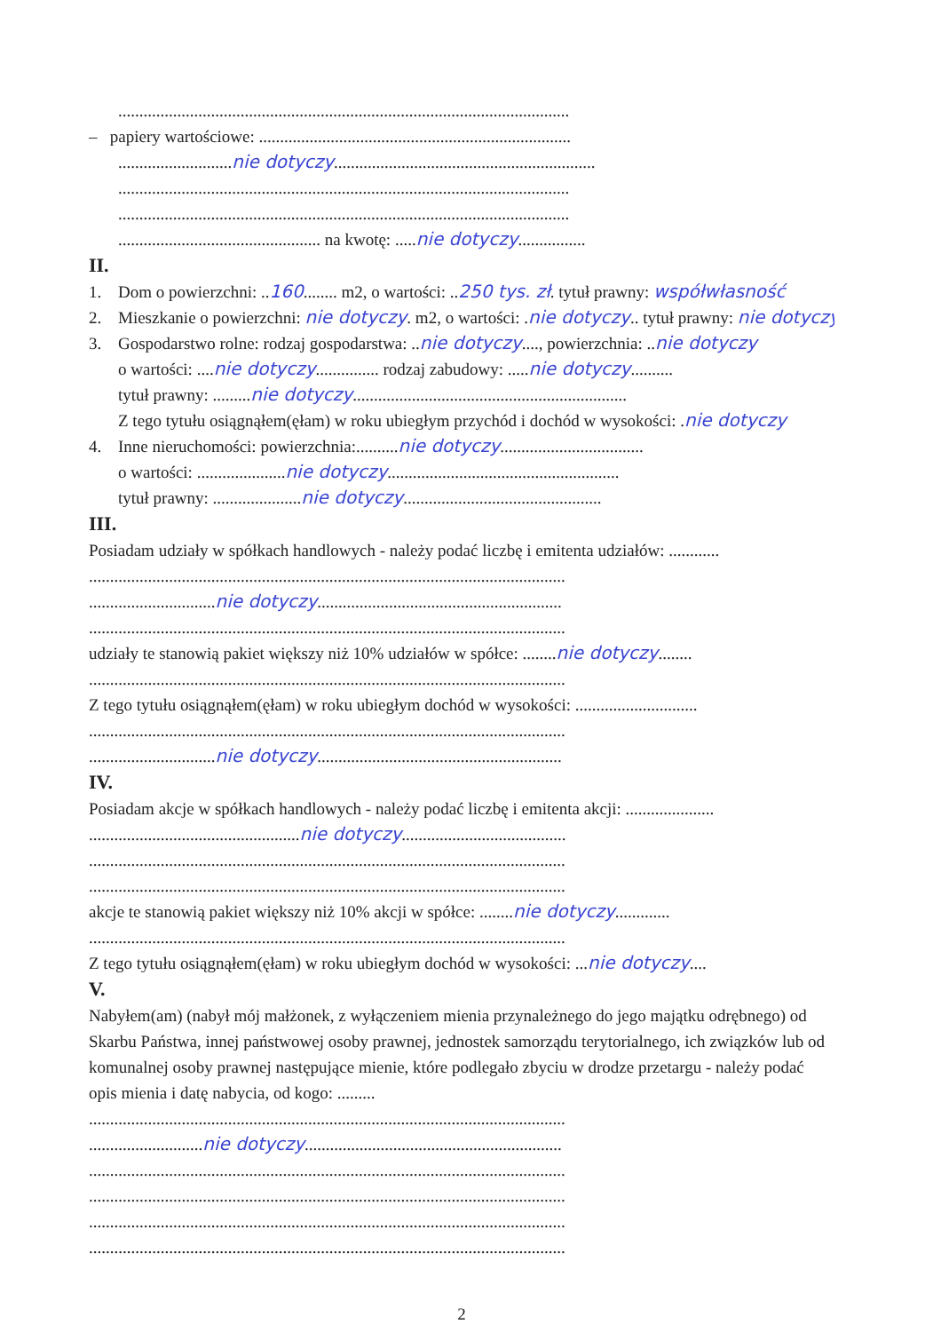...........................................................................................................
– papiery wartościowe: ..........................................................................
...........................nie dotyczy..............................................................
...........................................................................................................
...........................................................................................................
................................................ na kwotę: .....nie dotyczy................
II.
1. Dom o powierzchni: ..160........ m2, o wartości: ..250 tys. zł. tytuł prawny: współwłasność
2. Mieszkanie o powierzchni: nie dotyczy. m2, o wartości: .nie dotyczy.. tytuł prawny: nie dotyczy
3. Gospodarstwo rolne: rodzaj gospodarstwa: ..nie dotyczy...., powierzchnia: ..nie dotyczy
o wartości: ....nie dotyczy............... rodzaj zabudowy: .....nie dotyczy..........
tytuł prawny: .........nie dotyczy.................................................................
Z tego tytułu osiągnąłem(ęłam) w roku ubiegłym przychód i dochód w wysokości: .nie dotyczy
4. Inne nieruchomości: powierzchnia:..........nie dotyczy..................................
o wartości: .....................nie dotyczy.......................................................
tytuł prawny: .....................nie dotyczy...............................................
III.
Posiadam udziały w spółkach handlowych - należy podać liczbę i emitenta udziałów: ............
.................................................................................................................
..............................nie dotyczy..........................................................
.................................................................................................................
udziały te stanowią pakiet większy niż 10% udziałów w spółce: ........nie dotyczy........
.................................................................................................................
Z tego tytułu osiągnąłem(ęłam) w roku ubiegłym dochód w wysokości: .............................
.................................................................................................................
..............................nie dotyczy..........................................................
IV.
Posiadam akcje w spółkach handlowych - należy podać liczbę i emitenta akcji: .....................
..................................................nie dotyczy.......................................
.................................................................................................................
.................................................................................................................
akcje te stanowią pakiet większy niż 10% akcji w spółce: ........nie dotyczy.............
.................................................................................................................
Z tego tytułu osiągnąłem(ęłam) w roku ubiegłym dochód w wysokości: ...nie dotyczy....
V.
Nabyłem(am) (nabył mój małżonek, z wyłączeniem mienia przynależnego do jego majątku odrębnego) od Skarbu Państwa, innej państwowej osoby prawnej, jednostek samorządu terytorialnego, ich związków lub od komunalnej osoby prawnej następujące mienie, które podlegało zbyciu w drodze przetargu - należy podać opis mienia i datę nabycia, od kogo: .........
.................................................................................................................
...........................nie dotyczy.............................................................
.................................................................................................................
.................................................................................................................
.................................................................................................................
.................................................................................................................
2